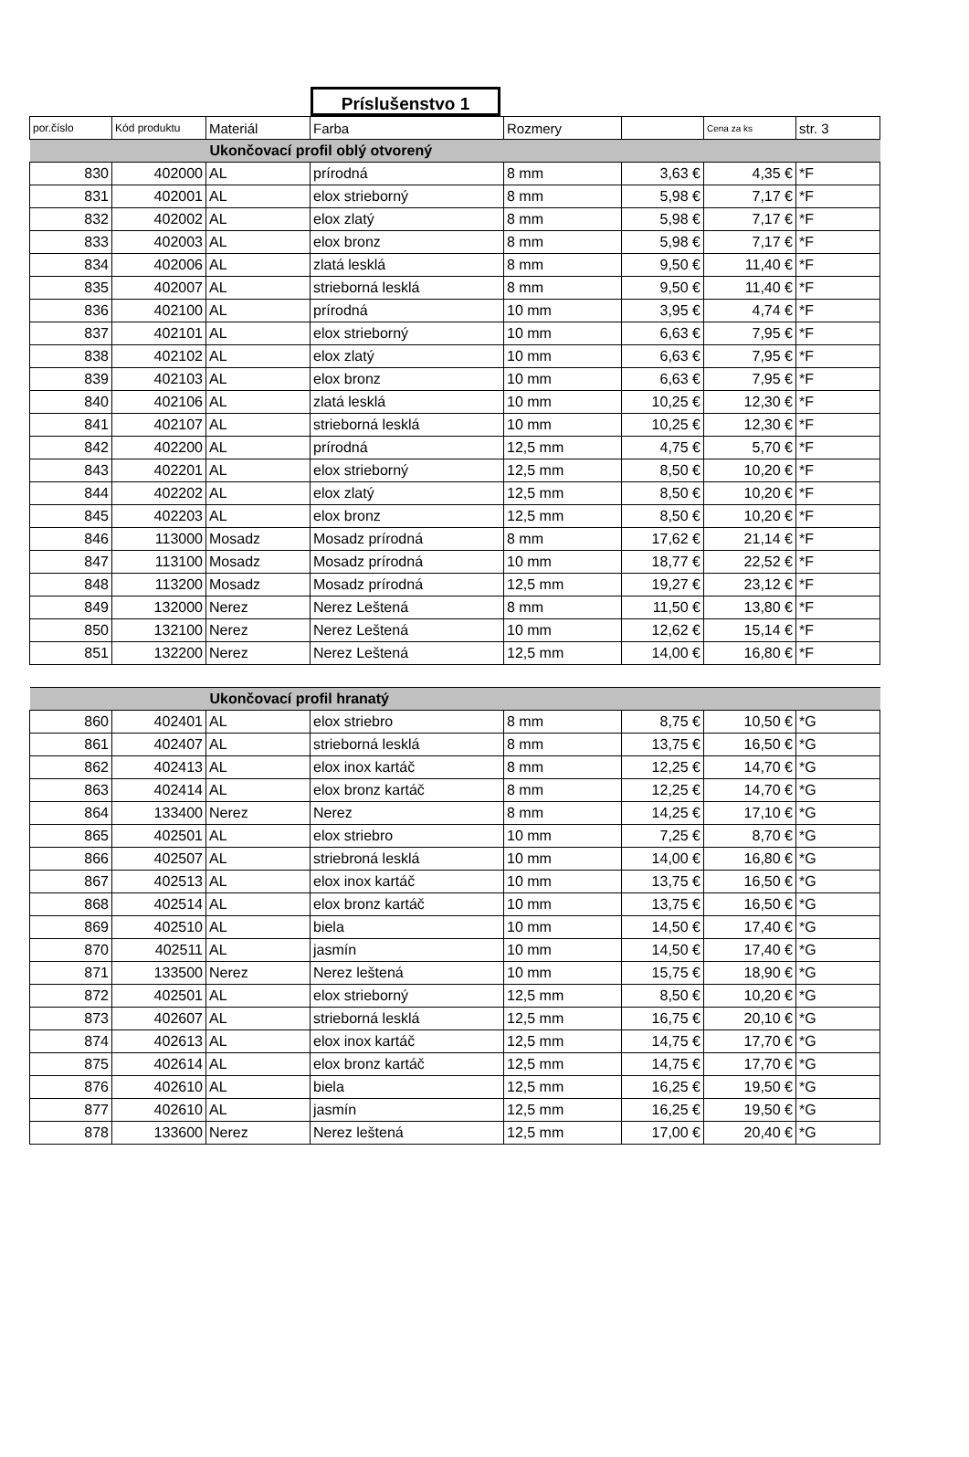Príslušenstvo 1
| por.číslo | Kód produktu | Materiál | Farba | Rozmery | | Cena za ks | str. 3 |
| --- | --- | --- | --- | --- | --- | --- | --- |
| Ukončovací profil oblý otvorený | | | | | | | |
| 830 | 402000 | AL | prírodná | 8 mm | 3,63 € | 4,35 € | *F |
| 831 | 402001 | AL | elox strieborný | 8 mm | 5,98 € | 7,17 € | *F |
| 832 | 402002 | AL | elox zlatý | 8 mm | 5,98 € | 7,17 € | *F |
| 833 | 402003 | AL | elox bronz | 8 mm | 5,98 € | 7,17 € | *F |
| 834 | 402006 | AL | zlatá lesklá | 8 mm | 9,50 € | 11,40 € | *F |
| 835 | 402007 | AL | strieborná lesklá | 8 mm | 9,50 € | 11,40 € | *F |
| 836 | 402100 | AL | prírodná | 10 mm | 3,95 € | 4,74 € | *F |
| 837 | 402101 | AL | elox strieborný | 10 mm | 6,63 € | 7,95 € | *F |
| 838 | 402102 | AL | elox zlatý | 10 mm | 6,63 € | 7,95 € | *F |
| 839 | 402103 | AL | elox bronz | 10 mm | 6,63 € | 7,95 € | *F |
| 840 | 402106 | AL | zlatá lesklá | 10 mm | 10,25 € | 12,30 € | *F |
| 841 | 402107 | AL | strieborná lesklá | 10 mm | 10,25 € | 12,30 € | *F |
| 842 | 402200 | AL | prírodná | 12,5 mm | 4,75 € | 5,70 € | *F |
| 843 | 402201 | AL | elox strieborný | 12,5 mm | 8,50 € | 10,20 € | *F |
| 844 | 402202 | AL | elox zlatý | 12,5 mm | 8,50 € | 10,20 € | *F |
| 845 | 402203 | AL | elox bronz | 12,5 mm | 8,50 € | 10,20 € | *F |
| 846 | 113000 | Mosadz | Mosadz prírodná | 8 mm | 17,62 € | 21,14 € | *F |
| 847 | 113100 | Mosadz | Mosadz prírodná | 10 mm | 18,77 € | 22,52 € | *F |
| 848 | 113200 | Mosadz | Mosadz prírodná | 12,5 mm | 19,27 € | 23,12 € | *F |
| 849 | 132000 | Nerez | Nerez Leštená | 8 mm | 11,50 € | 13,80 € | *F |
| 850 | 132100 | Nerez | Nerez Leštená | 10 mm | 12,62 € | 15,14 € | *F |
| 851 | 132200 | Nerez | Nerez Leštená | 12,5 mm | 14,00 € | 16,80 € | *F |
| Ukončovací profil hranatý | | | | | | | |
| 860 | 402401 | AL | elox striebro | 8 mm | 8,75 € | 10,50 € | *G |
| 861 | 402407 | AL | strieborná lesklá | 8 mm | 13,75 € | 16,50 € | *G |
| 862 | 402413 | AL | elox inox kartáč | 8 mm | 12,25 € | 14,70 € | *G |
| 863 | 402414 | AL | elox bronz kartáč | 8 mm | 12,25 € | 14,70 € | *G |
| 864 | 133400 | Nerez | Nerez | 8 mm | 14,25 € | 17,10 € | *G |
| 865 | 402501 | AL | elox striebro | 10 mm | 7,25 € | 8,70 € | *G |
| 866 | 402507 | AL | striebroná lesklá | 10 mm | 14,00 € | 16,80 € | *G |
| 867 | 402513 | AL | elox inox kartáč | 10 mm | 13,75 € | 16,50 € | *G |
| 868 | 402514 | AL | elox bronz kartáč | 10 mm | 13,75 € | 16,50 € | *G |
| 869 | 402510 | AL | biela | 10 mm | 14,50 € | 17,40 € | *G |
| 870 | 402511 | AL | jasmín | 10 mm | 14,50 € | 17,40 € | *G |
| 871 | 133500 | Nerez | Nerez leštená | 10 mm | 15,75 € | 18,90 € | *G |
| 872 | 402501 | AL | elox strieborný | 12,5 mm | 8,50 € | 10,20 € | *G |
| 873 | 402607 | AL | strieborná lesklá | 12,5 mm | 16,75 € | 20,10 € | *G |
| 874 | 402613 | AL | elox inox kartáč | 12,5 mm | 14,75 € | 17,70 € | *G |
| 875 | 402614 | AL | elox bronz kartáč | 12,5 mm | 14,75 € | 17,70 € | *G |
| 876 | 402610 | AL | biela | 12,5 mm | 16,25 € | 19,50 € | *G |
| 877 | 402610 | AL | jasmín | 12,5 mm | 16,25 € | 19,50 € | *G |
| 878 | 133600 | Nerez | Nerez leštená | 12,5 mm | 17,00 € | 20,40 € | *G |